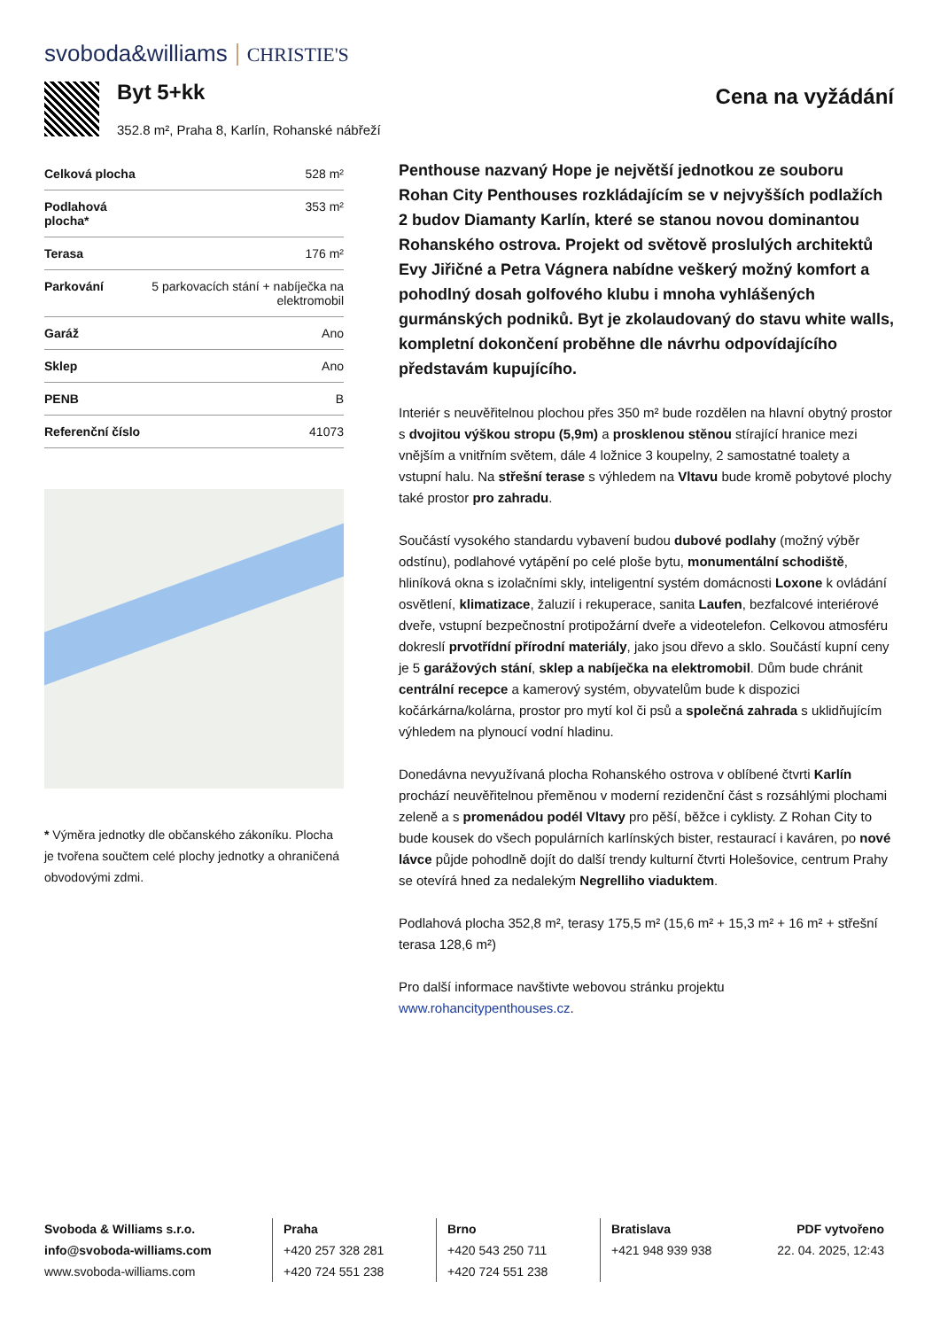svoboda&williams CHRISTIE'S
Byt 5+kk Cena na vyžádání
352.8 m², Praha 8, Karlín, Rohanské nábřeží
| Celková plocha | 528 m² |
| Podlahová plocha* | 353 m² |
| Terasa | 176 m² |
| Parkování | 5 parkovacích stání + nabíječka na elektromobil |
| Garáž | Ano |
| Sklep | Ano |
| PENB | B |
| Referenční číslo | 41073 |
* Výměra jednotky dle občanského zákoníku. Plocha je tvořena součtem celé plochy jednotky a ohraničená obvodovými zdmi.
Penthouse nazvaný Hope je největší jednotkou ze souboru Rohan City Penthouses rozkládajícím se v nejvyšších podlažích 2 budov Diamanty Karlín, které se stanou novou dominantou Rohanského ostrova. Projekt od světově proslulých architektů Evy Jiřičné a Petra Vágnera nabídne veškerý možný komfort a pohodlný dosah golfového klubu i mnoha vyhlášených gurmánských podniků. Byt je zkolaudovaný do stavu white walls, kompletní dokončení proběhne dle návrhu odpovídajícího představám kupujícího.
Interiér s neuvěřitelnou plochou přes 350 m² bude rozdělen na hlavní obytný prostor s dvojitou výškou stropu (5,9m) a prosklenou stěnou stírající hranice mezi vnějším a vnitřním světem, dále 4 ložnice 3 koupelny, 2 samostatné toalety a vstupní halu. Na střešní terase s výhledem na Vltavu bude kromě pobytové plochy také prostor pro zahradu.
Součástí vysokého standardu vybavení budou dubové podlahy (možný výběr odstínu), podlahové vytápění po celé ploše bytu, monumentální schodiště, hliníková okna s izolačními skly, inteligentní systém domácnosti Loxone k ovládání osvětlení, klimatizace, žaluzií i rekuperace, sanita Laufen, bezfalcové interiérové dveře, vstupní bezpečnostní protipožární dveře a videotelefon. Celkovou atmosféru dokreslí prvotřídní přírodní materiály, jako jsou dřevo a sklo. Součástí kupní ceny je 5 garážových stání, sklep a nabíječka na elektromobil. Dům bude chránit centrální recepce a kamerový systém, obyvatelům bude k dispozici kočárkárna/kolárna, prostor pro mytí kol či psů a společná zahrada s uklidňujícím výhledem na plynoucí vodní hladinu.
Donedávna nevyužívaná plocha Rohanského ostrova v oblíbené čtvrti Karlín prochází neuvěřitelnou přeměnou v moderní rezidenční část s rozsáhlými plochami zeleně a s promenádou podél Vltavy pro pěší, běžce i cyklisty. Z Rohan City to bude kousek do všech populárních karlínských bister, restaurací i kaváren, po nové lávce půjde pohodlně dojít do další trendy kulturní čtvrti Holešovice, centrum Prahy se otevírá hned za nedalekým Negrelliho viaduktem.
Podlahová plocha 352,8 m², terasy 175,5 m² (15,6 m² + 15,3 m² + 16 m² + střešní terasa 128,6 m²)
Pro další informace navštivte webovou stránku projektu www.rohancitypenthouses.cz.
Svoboda & Williams s.r.o.
info@svoboda-williams.com
www.svoboda-williams.com
Praha
+420 257 328 281
+420 724 551 238
Brno
+420 543 250 711
+420 724 551 238
Bratislava
+421 948 939 938
PDF vytvořeno
22. 04. 2025, 12:43